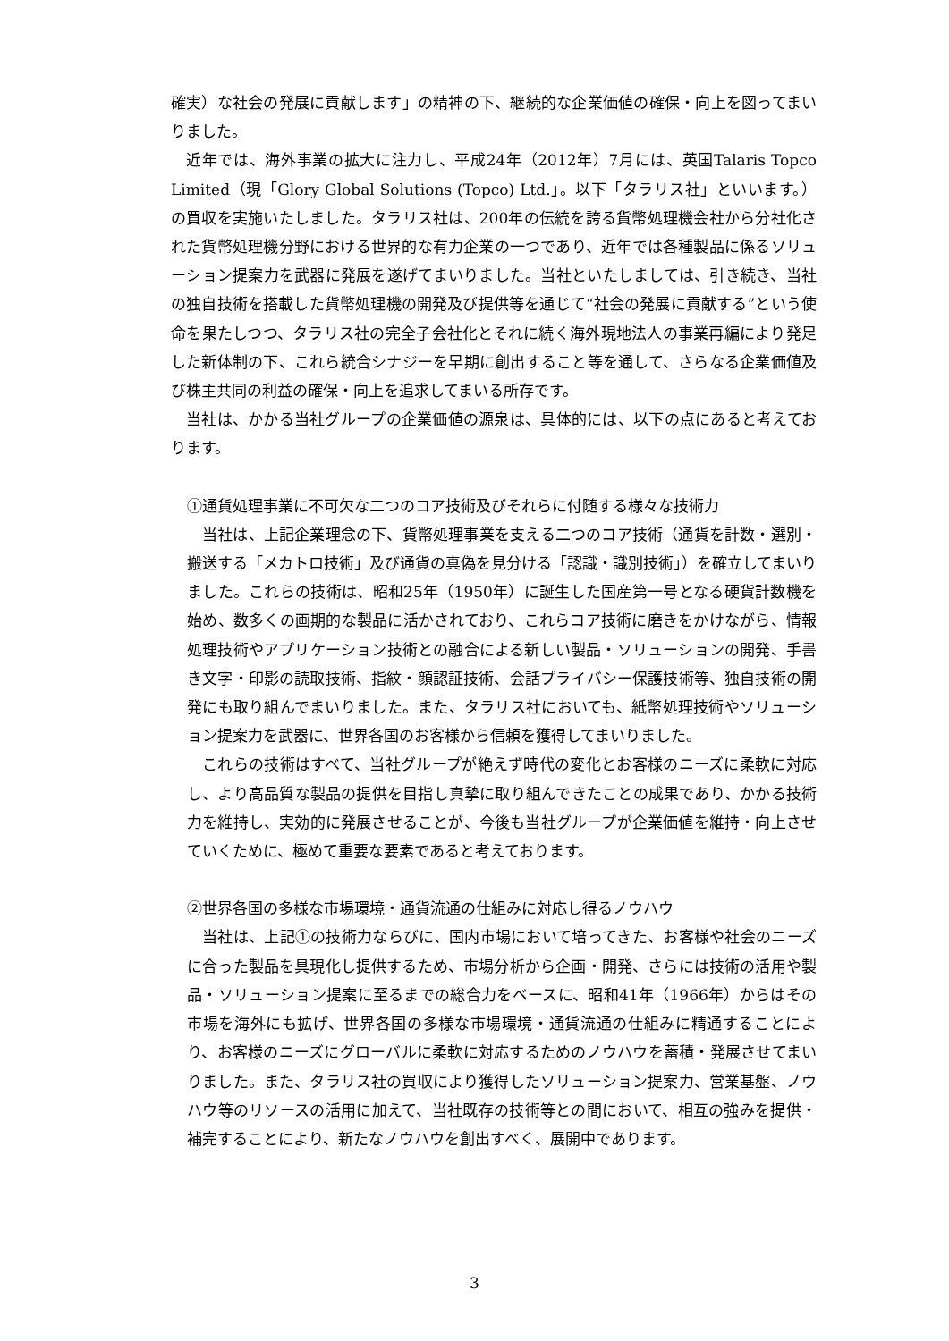確実）な社会の発展に貢献します」の精神の下、継続的な企業価値の確保・向上を図ってまいりました。
近年では、海外事業の拡大に注力し、平成24年（2012年）7月には、英国Talaris Topco Limited（現「Glory Global Solutions (Topco) Ltd.」。以下「タラリス社」といいます。）の買収を実施いたしました。タラリス社は、200年の伝統を誇る貨幣処理機会社から分社化された貨幣処理機分野における世界的な有力企業の一つであり、近年では各種製品に係るソリューション提案力を武器に発展を遂げてまいりました。当社といたしましては、引き続き、当社の独自技術を搭載した貨幣処理機の開発及び提供等を通じて“社会の発展に貢献する”という使命を果たしつつ、タラリス社の完全子会社化とそれに続く海外現地法人の事業再編により発足した新体制の下、これら統合シナジーを早期に創出すること等を通して、さらなる企業価値及び株主共同の利益の確保・向上を追求してまいる所存です。
当社は、かかる当社グループの企業価値の源泉は、具体的には、以下の点にあると考えております。
①通貨処理事業に不可欠な二つのコア技術及びそれらに付随する様々な技術力
当社は、上記企業理念の下、貨幣処理事業を支える二つのコア技術（通貨を計数・選別・搬送する「メカトロ技術」及び通貨の真偽を見分ける「認識・識別技術」）を確立してまいりました。これらの技術は、昭和25年（1950年）に誕生した国産第一号となる硬貨計数機を始め、数多くの画期的な製品に活かされており、これらコア技術に磨きをかけながら、情報処理技術やアプリケーション技術との融合による新しい製品・ソリューションの開発、手書き文字・印影の読取技術、指紋・顔認証技術、会話プライバシー保護技術等、独自技術の開発にも取り組んでまいりました。また、タラリス社においても、紙幣処理技術やソリューション提案力を武器に、世界各国のお客様から信頼を獲得してまいりました。
これらの技術はすべて、当社グループが絶えず時代の変化とお客様のニーズに柔軟に対応し、より高品質な製品の提供を目指し真摯に取り組んできたことの成果であり、かかる技術力を維持し、実効的に発展させることが、今後も当社グループが企業価値を維持・向上させていくために、極めて重要な要素であると考えております。
②世界各国の多様な市場環境・通貨流通の仕組みに対応し得るノウハウ
当社は、上記①の技術力ならびに、国内市場において培ってきた、お客様や社会のニーズに合った製品を具現化し提供するため、市場分析から企画・開発、さらには技術の活用や製品・ソリューション提案に至るまでの総合力をベースに、昭和41年（1966年）からはその市場を海外にも拡げ、世界各国の多様な市場環境・通貨流通の仕組みに精通することにより、お客様のニーズにグローバルに柔軟に対応するためのノウハウを蓄積・発展させてまいりました。また、タラリス社の買収により獲得したソリューション提案力、営業基盤、ノウハウ等のリソースの活用に加えて、当社既存の技術等との間において、相互の強みを提供・補完することにより、新たなノウハウを創出すべく、展開中であります。
3